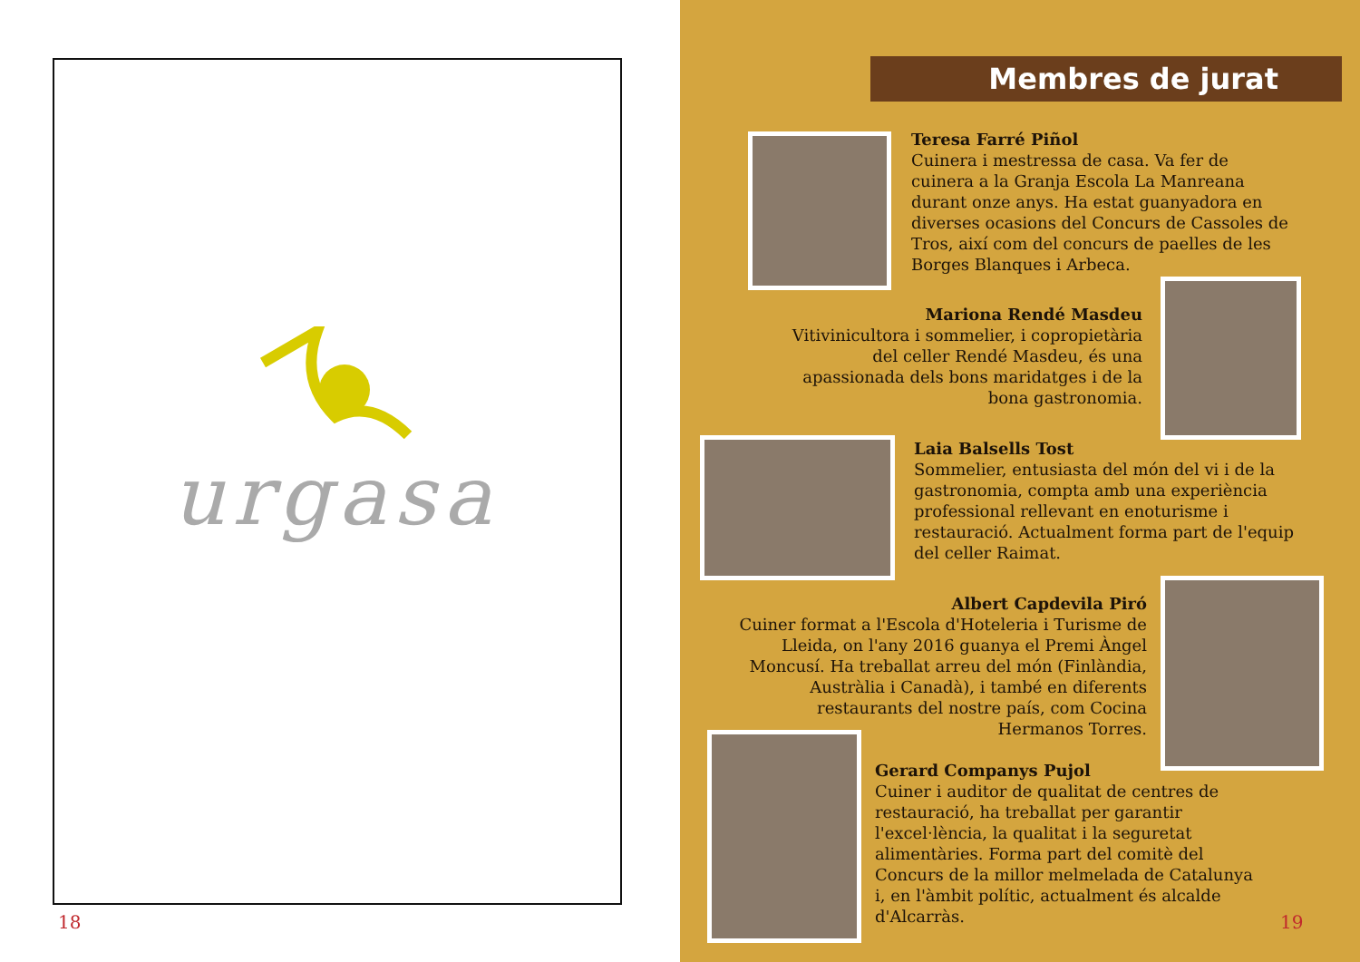urgasa
18
Membres de jurat
Teresa Farré Piñol
Cuinera i mestressa de casa. Va fer de cuinera a la Granja Escola La Manreana durant onze anys. Ha estat guanyadora en diverses ocasions del Concurs de Cassoles de Tros, així com del concurs de paelles de les Borges Blanques i Arbeca.
Mariona Rendé Masdeu
Vitivinicultora i sommelier, i copropietària del celler Rendé Masdeu, és una apassionada dels bons maridatges i de la bona gastronomia.
Laia Balsells Tost
Sommelier, entusiasta del món del vi i de la gastronomia, compta amb una experiència professional rellevant en enoturisme i restauració. Actualment forma part de l'equip del celler Raimat.
Albert Capdevila Piró
Cuiner format a l'Escola d'Hoteleria i Turisme de Lleida, on l'any 2016 guanya el Premi Àngel Moncusí. Ha treballat arreu del món (Finlàndia, Austràlia i Canadà), i també en diferents restaurants del nostre país, com Cocina Hermanos Torres.
Gerard Companys Pujol
Cuiner i auditor de qualitat de centres de restauració, ha treballat per garantir l'excel·lència, la qualitat i la seguretat alimentàries. Forma part del comitè del Concurs de la millor melmelada de Catalunya i, en l'àmbit polític, actualment és alcalde d'Alcarràs.
19